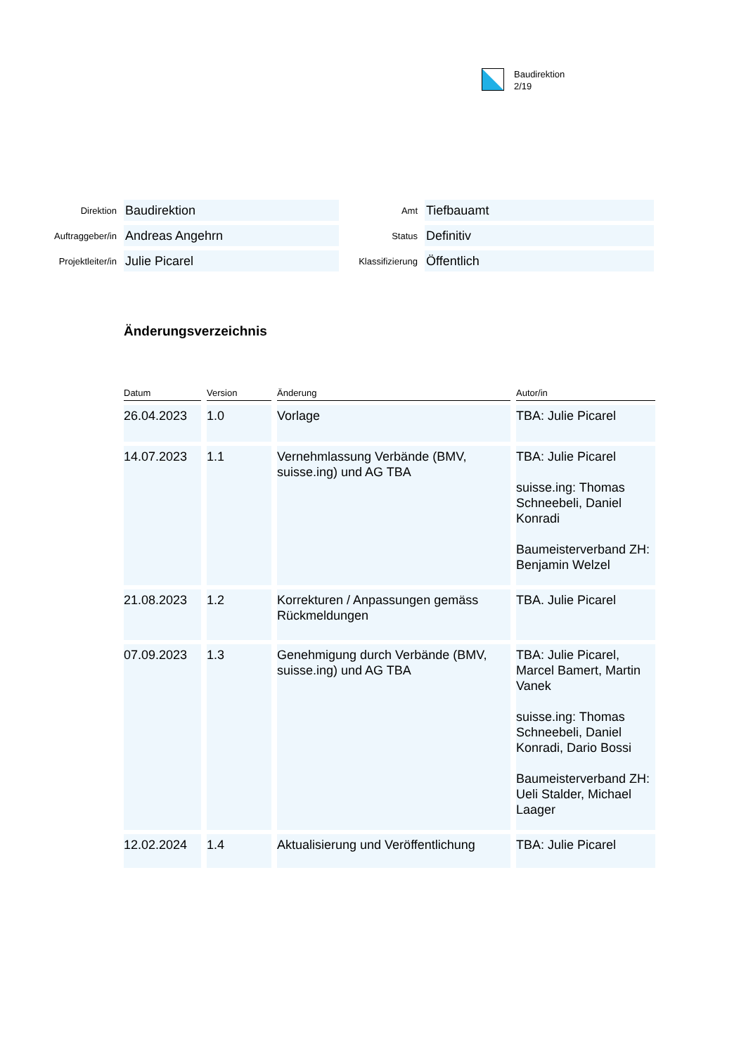Baudirektion
2/19
| Direktion | Baudirektion | Amt | Tiefbauamt |
| Auftraggeber/in | Andreas Angehrn | Status | Definitiv |
| Projektleiter/in | Julie Picarel | Klassifizierung | Öffentlich |
Änderungsverzeichnis
| Datum | Version | Änderung | Autor/in |
| --- | --- | --- | --- |
| 26.04.2023 | 1.0 | Vorlage | TBA: Julie Picarel |
| 14.07.2023 | 1.1 | Vernehmlassung Verbände (BMV, suisse.ing) und AG TBA | TBA: Julie Picarel suisse.ing: Thomas Schneebeli, Daniel Konradi Baumeisterverband ZH: Benjamin Welzel |
| 21.08.2023 | 1.2 | Korrekturen / Anpassungen gemäss Rückmeldungen | TBA. Julie Picarel |
| 07.09.2023 | 1.3 | Genehmigung durch Verbände (BMV, suisse.ing) und AG TBA | TBA: Julie Picarel, Marcel Bamert, Martin Vanek suisse.ing: Thomas Schneebeli, Daniel Konradi, Dario Bossi Baumeisterverband ZH: Ueli Stalder, Michael Laager |
| 12.02.2024 | 1.4 | Aktualisierung und Veröffentlichung | TBA: Julie Picarel |